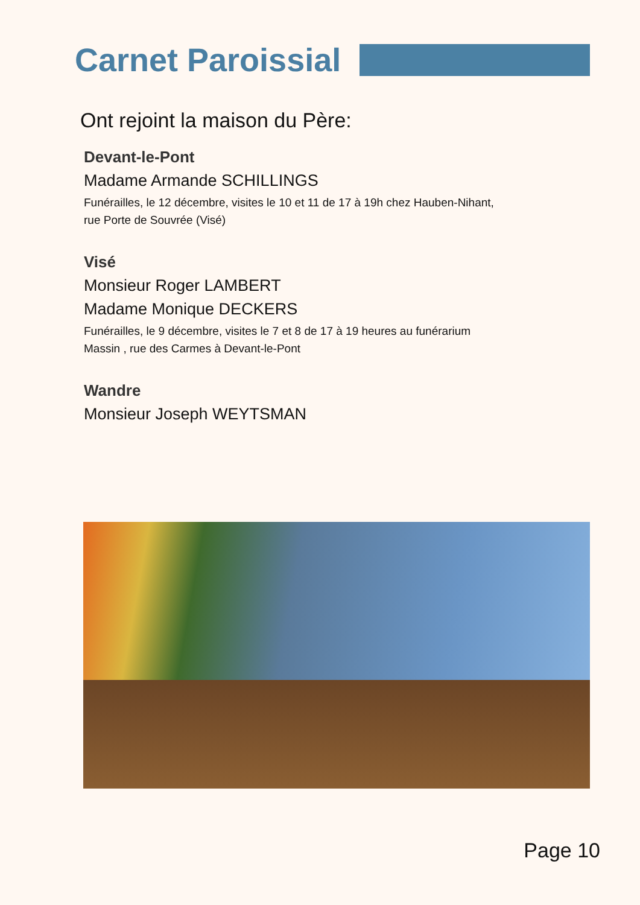Carnet Paroissial
Ont rejoint la maison du Père:
Devant-le-Pont
Madame Armande SCHILLINGS
Funérailles, le 12 décembre, visites le 10 et 11 de 17 à 19h chez Hauben-Nihant,
rue Porte de Souvrée (Visé)
Visé
Monsieur Roger LAMBERT
Madame Monique DECKERS
Funérailles, le 9 décembre, visites le 7 et 8 de 17 à 19 heures au funérarium
Massin , rue des Carmes à Devant-le-Pont
Wandre
Monsieur Joseph WEYTSMAN
Page 10